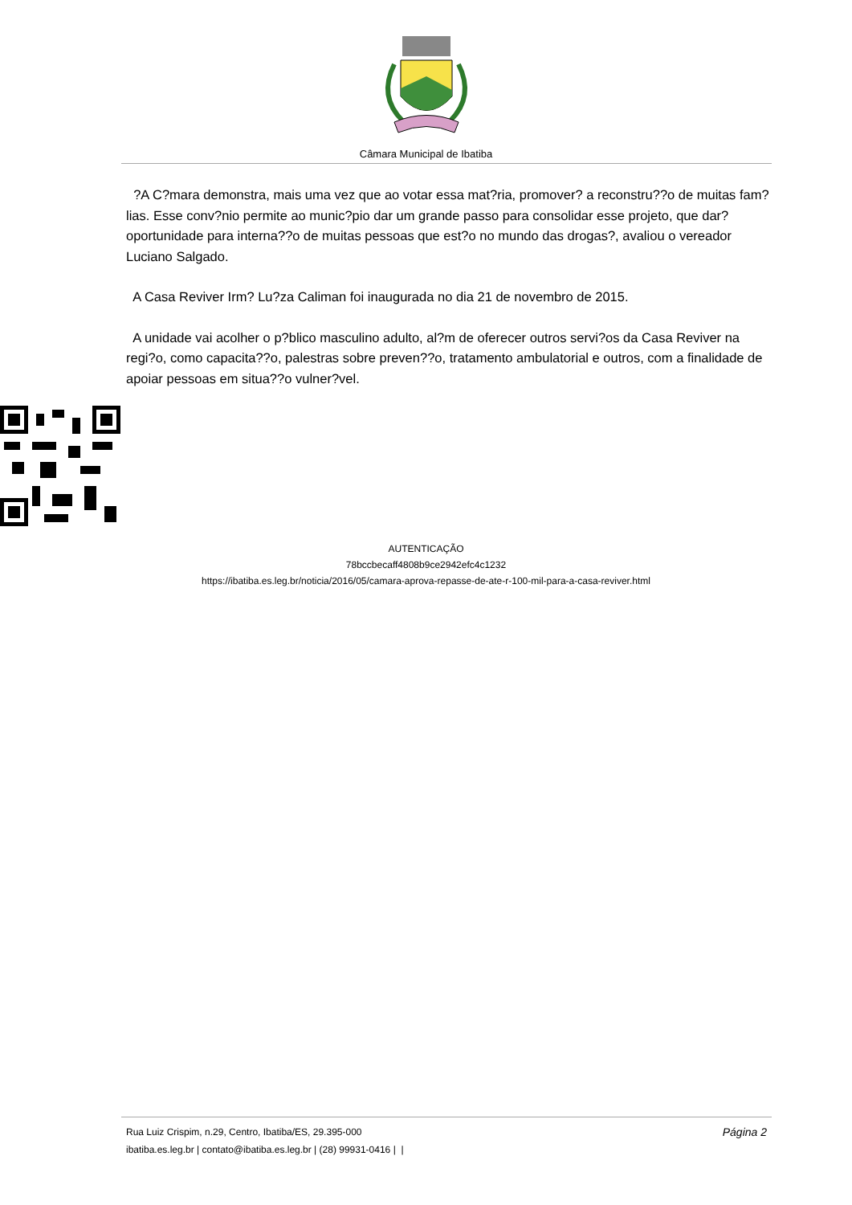Câmara Municipal de Ibatiba
?A C?mara demonstra, mais uma vez que ao votar essa mat?ria, promover? a reconstru??o de muitas fam?lias. Esse conv?nio permite ao munic?pio dar um grande passo para consolidar esse projeto, que dar? oportunidade para interna??o de muitas pessoas que est?o no mundo das drogas?, avaliou o vereador Luciano Salgado.
A Casa Reviver Irm? Lu?za Caliman foi inaugurada no dia 21 de novembro de 2015.
A unidade vai acolher o p?blico masculino adulto, al?m de oferecer outros servi?os da Casa Reviver na regi?o, como capacita??o, palestras sobre preven??o, tratamento ambulatorial e outros, com a finalidade de apoiar pessoas em situa??o vulner?vel.
AUTENTICAÇÃO
78bccbecaff4808b9ce2942efc4c1232
https://ibatiba.es.leg.br/noticia/2016/05/camara-aprova-repasse-de-ate-r-100-mil-para-a-casa-reviver.html
Rua Luiz Crispim, n.29, Centro, Ibatiba/ES, 29.395-000 Página 2
ibatiba.es.leg.br | contato@ibatiba.es.leg.br | (28) 99931-0416 | |